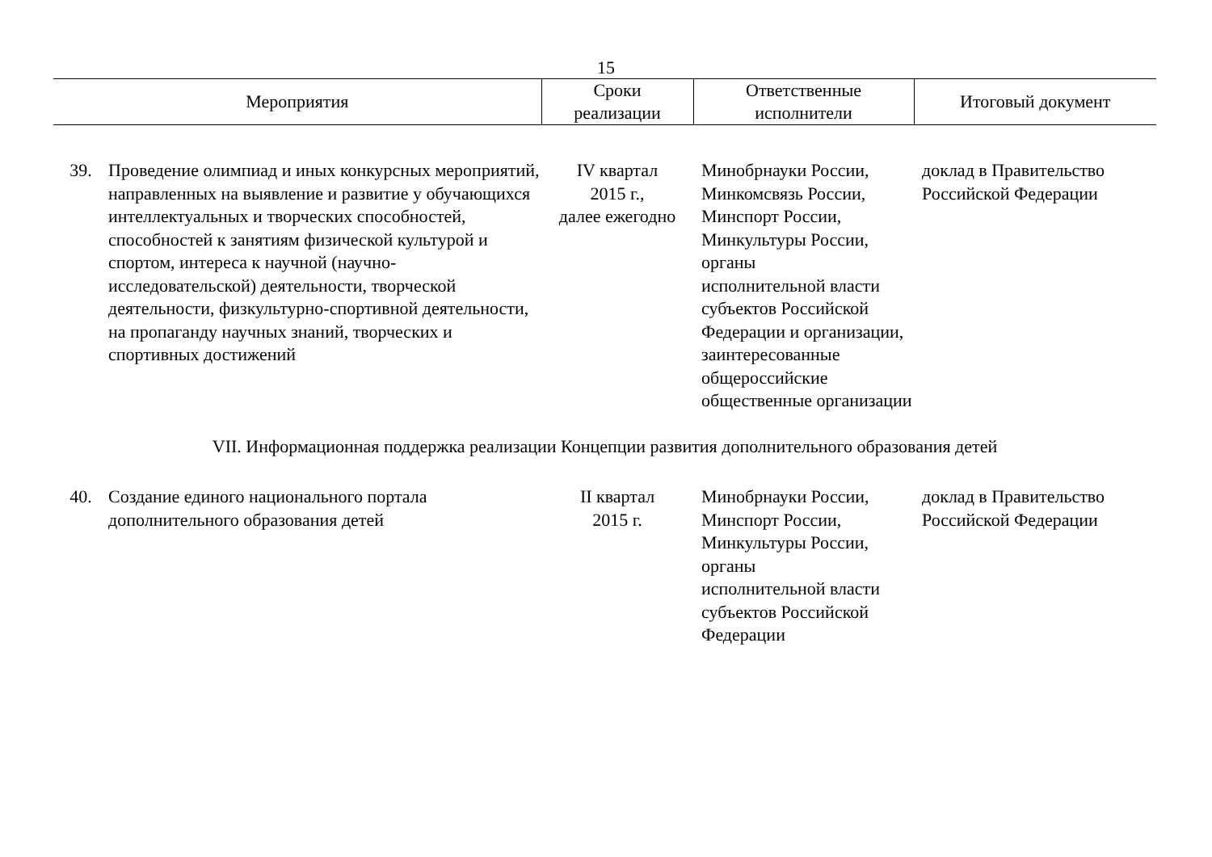15
| Мероприятия | | Сроки реализации | Ответственные исполнители | Итоговый документ |
| --- | --- | --- | --- | --- |
| 39. | Проведение олимпиад и иных конкурсных мероприятий, направленных на выявление и развитие у обучающихся интеллектуальных и творческих способностей, способностей к занятиям физической культурой и спортом, интереса к научной (научно-исследовательской) деятельности, творческой деятельности, физкультурно-спортивной деятельности, на пропаганду научных знаний, творческих и спортивных достижений | IV квартал 2015 г., далее ежегодно | Минобрнауки России, Минкомсвязь России, Минспорт России, Минкультуры России, органы исполнительной власти субъектов Российской Федерации и организации, заинтересованные общероссийские общественные организации | доклад в Правительство Российской Федерации |
| VII. Информационная поддержка реализации Концепции развития дополнительного образования детей | | | | |
| 40. | Создание единого национального портала дополнительного образования детей | II квартал 2015 г. | Минобрнауки России, Минспорт России, Минкультуры России, органы исполнительной власти субъектов Российской Федерации | доклад в Правительство Российской Федерации |